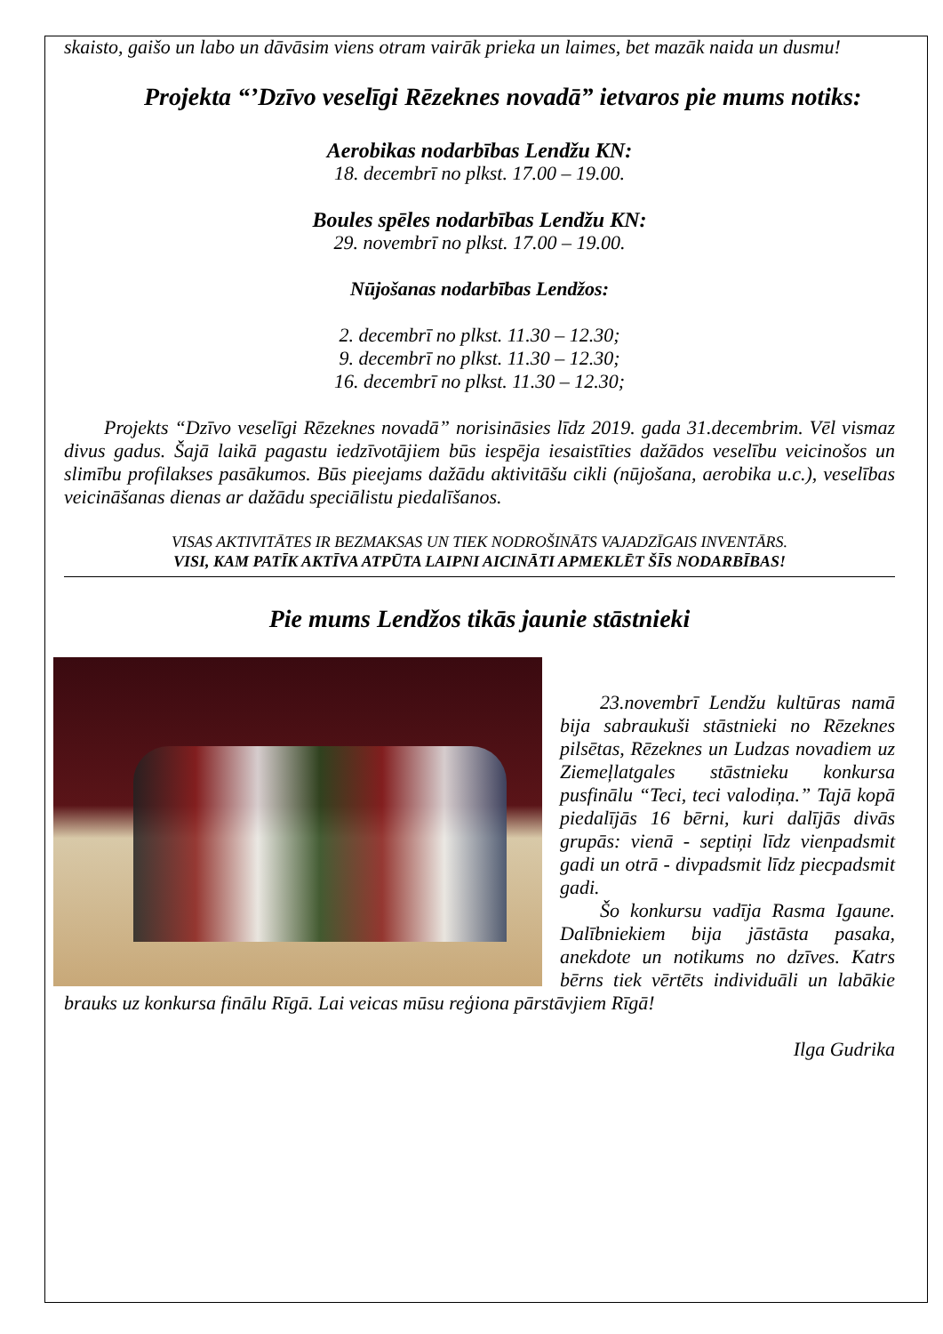skaisto, gaišo un labo un dāvāsim viens otram vairāk prieka un laimes, bet mazāk naida un dusmu!
Projekta “’Dzīvo veselīgi Rēzeknes novadā” ietvaros pie mums notiks:
Aerobikas nodarbības Lendžu KN:
18. decembrī no plkst. 17.00 – 19.00.
Boules spēles nodarbības Lendžu KN:
29. novembrī no plkst. 17.00 – 19.00.
Nūjošanas nodarbības Lendžos:
2. decembrī no plkst. 11.30 – 12.30;
9. decembrī no plkst. 11.30 – 12.30;
16. decembrī no plkst. 11.30 – 12.30;
Projekts “Dzīvo veselīgi Rēzeknes novadā” norisināsies līdz 2019. gada 31.decembrim. Vēl vismaz divus gadus. Šajā laikā pagastu iedzīvotājiem būs iespēja iesaistīties dažādos veselību veicinošos un slimību profilakses pasākumos. Būs pieejams dažādu aktivitāšu cikli (nūjošana, aerobika u.c.), veselības veicināšanas dienas ar dažādu speciālistu piedalīšanos.
VISAS AKTIVITĀTES IR BEZMAKSAS UN TIEK NODROŠINĀTS VAJADZĪGAIS INVENTĀRS.
VISI, KAM PATĪK AKTĪVA ATPŪTA LAIPNI AICINĀTI APMEKLĒT ŠĪS NODARBĪBAS!
Pie mums Lendžos tikās jaunie stāstnieki
23.novembrī Lendžu kultūras namā bija sabraukuši stāstnieki no Rēzeknes pilsētas, Rēzeknes un Ludzas novadiem uz Ziemeļlatgales stāstnieku konkursa pusfinālu “Teci, teci valodiņa.” Tajā kopā piedalījās 16 bērni, kuri dalījās divās grupās: vienā - septiņi līdz vienpadsmit gadi un otrā - divpadsmit līdz piecpadsmit gadi.
Šo konkursu vadīja Rasma Igaune. Dalībniekiem bija jāstāsta pasaka, anekdote un notikums no dzīves. Katrs bērns tiek vērtēts individuāli un labākie brauks uz konkursa finālu Rīgā. Lai veicas mūsu reģiona pārstāvjiem Rīgā!
Ilga Gudrika